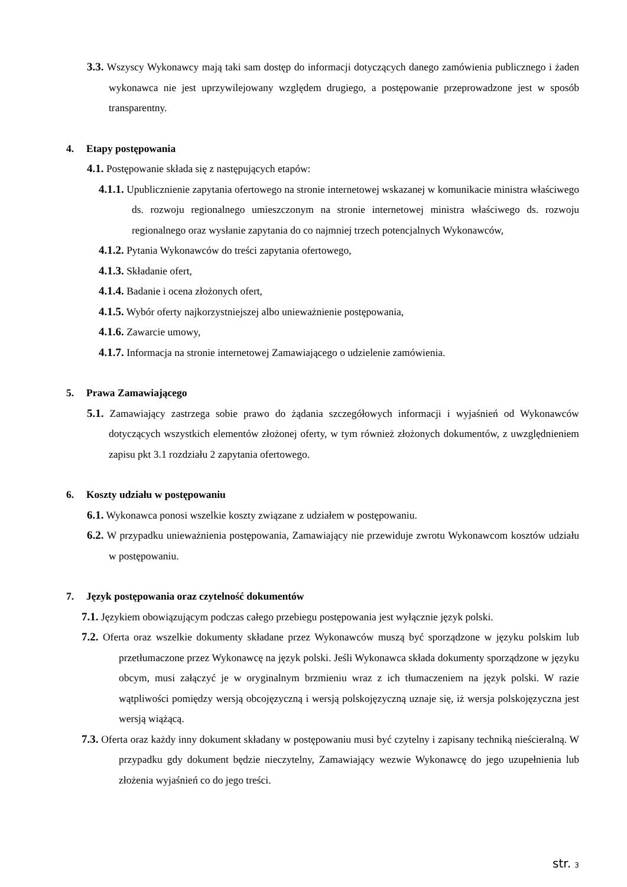3.3. Wszyscy Wykonawcy mają taki sam dostęp do informacji dotyczących danego zamówienia publicznego i żaden wykonawca nie jest uprzywilejowany względem drugiego, a postępowanie przeprowadzone jest w sposób transparentny.
4. Etapy postępowania
4.1. Postępowanie składa się z następujących etapów:
4.1.1. Upublicznienie zapytania ofertowego na stronie internetowej wskazanej w komunikacie ministra właściwego ds. rozwoju regionalnego umieszczonym na stronie internetowej ministra właściwego ds. rozwoju regionalnego oraz wysłanie zapytania do co najmniej trzech potencjalnych Wykonawców,
4.1.2. Pytania Wykonawców do treści zapytania ofertowego,
4.1.3. Składanie ofert,
4.1.4. Badanie i ocena złożonych ofert,
4.1.5. Wybór oferty najkorzystniejszej albo unieważnienie postępowania,
4.1.6. Zawarcie umowy,
4.1.7. Informacja na stronie internetowej Zamawiającego o udzielenie zamówienia.
5. Prawa Zamawiającego
5.1. Zamawiający zastrzega sobie prawo do żądania szczegółowych informacji i wyjaśnień od Wykonawców dotyczących wszystkich elementów złożonej oferty, w tym również złożonych dokumentów, z uwzględnieniem zapisu pkt 3.1 rozdziału 2 zapytania ofertowego.
6. Koszty udziału w postępowaniu
6.1. Wykonawca ponosi wszelkie koszty związane z udziałem w postępowaniu.
6.2. W przypadku unieważnienia postępowania, Zamawiający nie przewiduje zwrotu Wykonawcom kosztów udziału w postępowaniu.
7. Język postępowania oraz czytelność dokumentów
7.1. Językiem obowiązującym podczas całego przebiegu postępowania jest wyłącznie język polski.
7.2. Oferta oraz wszelkie dokumenty składane przez Wykonawców muszą być sporządzone w języku polskim lub przetłumaczone przez Wykonawcę na język polski. Jeśli Wykonawca składa dokumenty sporządzone w języku obcym, musi załączyć je w oryginalnym brzmieniu wraz z ich tłumaczeniem na język polski. W razie wątpliwości pomiędzy wersją obcojęzyczną i wersją polskojęzyczną uznaje się, iż wersja polskojęzyczna jest wersją wiążącą.
7.3. Oferta oraz każdy inny dokument składany w postępowaniu musi być czytelny i zapisany techniką nieścieralną. W przypadku gdy dokument będzie nieczytelny, Zamawiający wezwie Wykonawcę do jego uzupełnienia lub złożenia wyjaśnień co do jego treści.
str. 3